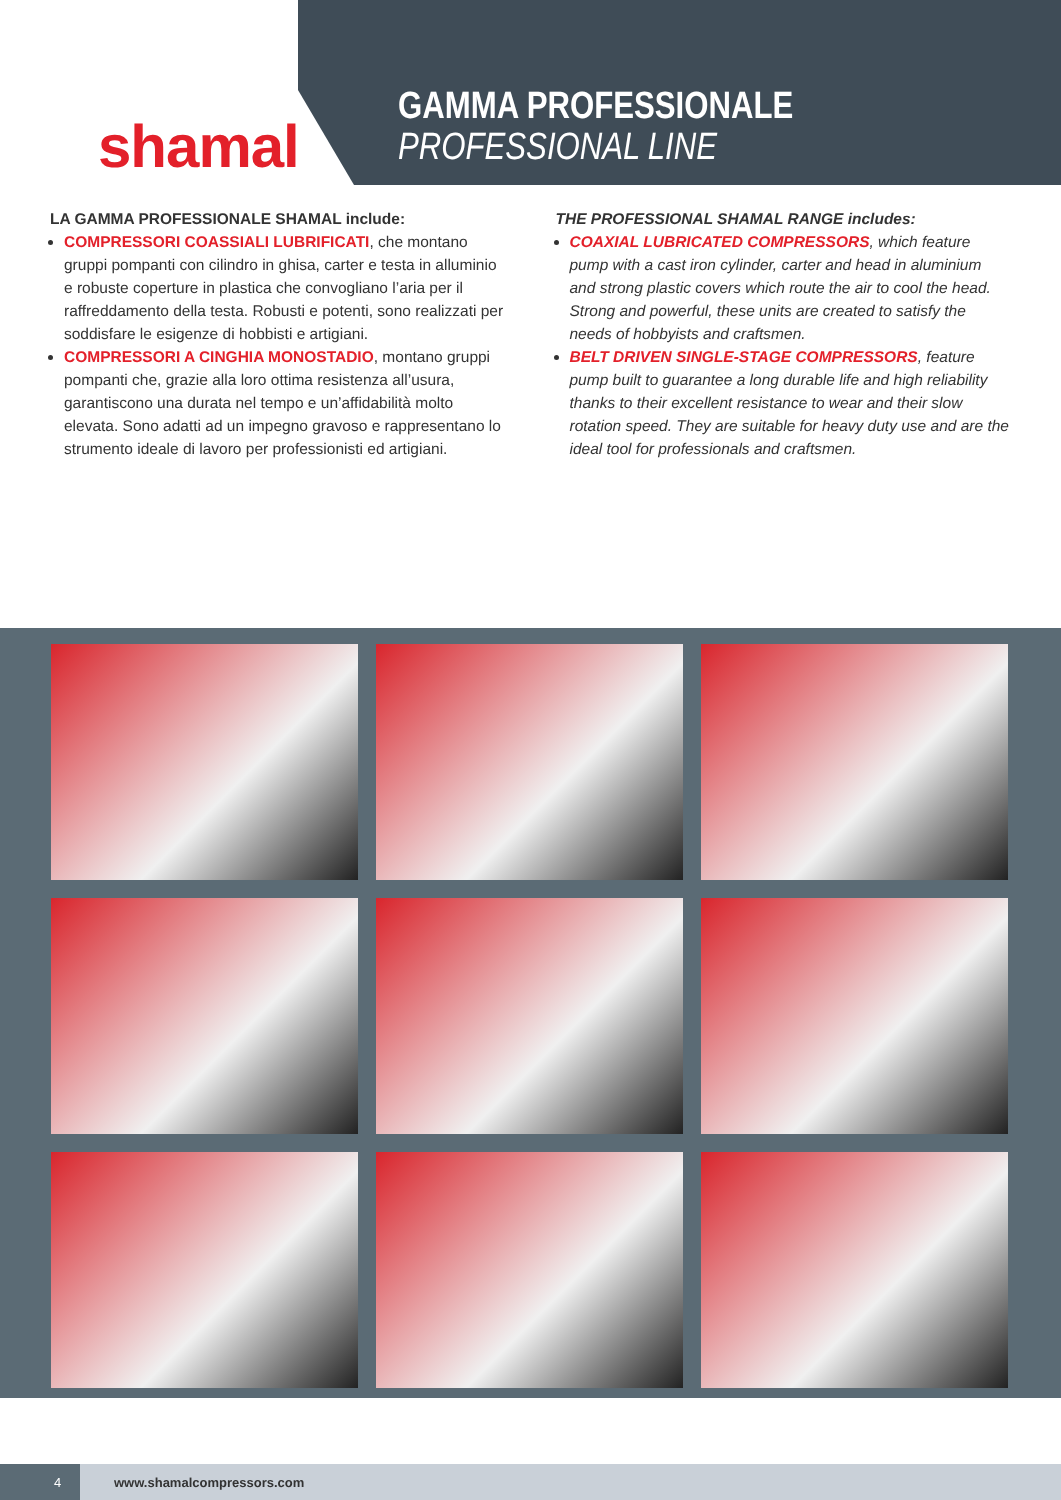shamal
GAMMA PROFESSIONALE
PROFESSIONAL LINE
LA GAMMA PROFESSIONALE SHAMAL include:
COMPRESSORI COASSIALI LUBRIFICATI, che montano gruppi pompanti con cilindro in ghisa, carter e testa in alluminio e robuste coperture in plastica che convogliano l’aria per il raffreddamento della testa. Robusti e potenti, sono realizzati per soddisfare le esigenze di hobbisti e artigiani.
COMPRESSORI A CINGHIA MONOSTADIO, montano gruppi pompanti che, grazie alla loro ottima resistenza all’usura, garantiscono una durata nel tempo e un’affidabilità molto elevata. Sono adatti ad un impegno gravoso e rappresentano lo strumento ideale di lavoro per professionisti ed artigiani.
THE PROFESSIONAL SHAMAL RANGE includes:
COAXIAL LUBRICATED COMPRESSORS, which feature pump with a cast iron cylinder, carter and head in aluminium and strong plastic covers which route the air to cool the head. Strong and powerful, these units are created to satisfy the needs of hobbyists and craftsmen.
BELT DRIVEN SINGLE-STAGE COMPRESSORS, feature pump built to guarantee a long durable life and high reliability thanks to their excellent resistance to wear and their slow rotation speed. They are suitable for heavy duty use and are the ideal tool for professionals and craftsmen.
4 www.shamalcompressors.com